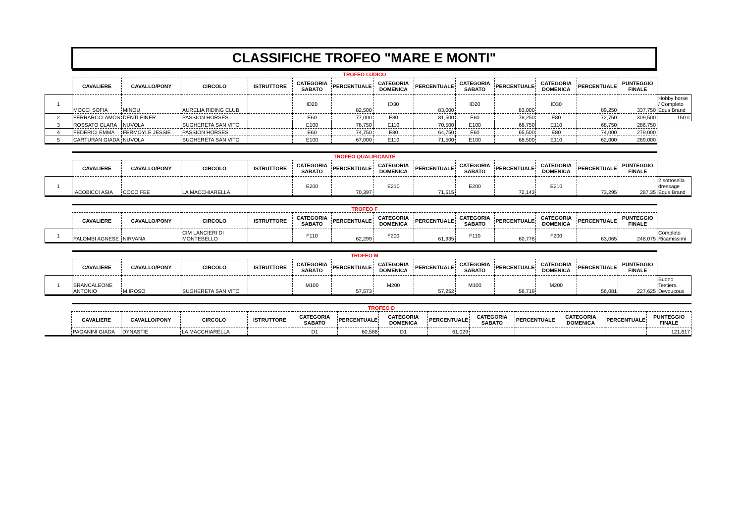CLASSIFICHE TROFEO "MARE E MONTI"
| | TROFEO LUDICO | | | | | | | | | | | | | |
| | CAVALIERE | CAVALLO/PONY | CIRCOLO | ISTRUTTORE | CATEGORIA SABATO | PERCENTUALE | CATEGORIA DOMENICA | PERCENTUALE | CATEGORIA SABATO | PERCENTUALE | CATEGORIA DOMENICA | PERCENTUALE | PUNTEGGIO FINALE | |
| 1 | MOCCI SOFIA | MINOU | AURELIA RIDING CLUB | | ID20 | 82,500 | ID30 | 83,000 | ID20 | 83,000 | ID30 | 89,250 | 337,750 | Hobby horse / Completo Equs Brand |
| 2 | FERRARCCI AMOS | DENTLEINER | PASSION HORSES | | E60 | 77,000 | E80 | 81,500 | E60 | 78,250 | E80 | 72,750 | 309,500 | 150 € |
| 3 | ROSSATO CLARA | NUVOLA | SUGHERETA SAN VITO | | E100 | 78,750 | E110 | 70,500 | E100 | 68,750 | E110 | 68,750 | 286,750 | |
| 4 | FEDERICI EMMA | FERMOYLE JESSIE | PASSION HORSES | | E60 | 74,750 | E80 | 64,750 | E60 | 65,500 | E80 | 74,000 | 279,000 | |
| 5 | CARTURAN GIADA | NUVOLA | SUGHERETA SAN VITO | | E100 | 67,000 | E110 | 71,500 | E100 | 68,500 | E110 | 62,000 | 269,000 | |
| | TROFEO QUALIFICANTE | | | | | | | | | | | | | |
| | CAVALIERE | CAVALLO/PONY | CIRCOLO | ISTRUTTORE | CATEGORIA SABATO | PERCENTUALE | CATEGORIA DOMENICA | PERCENTUALE | CATEGORIA SABATO | PERCENTUALE | CATEGORIA DOMENICA | PERCENTUALE | PUNTEGGIO FINALE | |
| 1 | IACOBICCI ASIA | COCO FEE | LA MACCHIARELLA | | E200 | 70,397 | E210 | 71,515 | E200 | 72,143 | E210 | 73,295 | 287,35 | 2 sottosella dressage Equs Brand |
| | TROFEO F | | | | | | | | | | | | | |
| | CAVALIERE | CAVALLO/PONY | CIRCOLO | ISTRUTTORE | CATEGORIA SABATO | PERCENTUALE | CATEGORIA DOMENICA | PERCENTUALE | CATEGORIA SABATO | PERCENTUALE | CATEGORIA DOMENICA | PERCENTUALE | PUNTEGGIO FINALE | |
| 1 | PALOMBI AGNESE | NIRVANA | CIM LANCIERI DI MONTEBELLO | | F110 | 62,299 | F200 | 61,935 | F110 | 60,776 | F200 | 63,065 | 248,075 | Completo Ricamissimi |
| | TROFEO M | | | | | | | | | | | | | |
| | CAVALIERE | CAVALLO/PONY | CIRCOLO | ISTRUTTORE | CATEGORIA SABATO | PERCENTUALE | CATEGORIA DOMENICA | PERCENTUALE | CATEGORIA SABATO | PERCENTUALE | CATEGORIA DOMENICA | PERCENTUALE | PUNTEGGIO FINALE | |
| 1 | BRANCALEONE ANTONIO | M.IROSO | SUGHERETA SAN VITO | | M100 | 57,573 | M200 | 57,252 | M100 | 56,719 | M200 | 56,081 | 227,625 | Buono Testiera Devoucoux |
| | TROFEO D | | | | | | | | | | | | |
| | CAVALIERE | CAVALLO/PONY | CIRCOLO | ISTRUTTORE | CATEGORIA SABATO | PERCENTUALE | CATEGORIA DOMENICA | PERCENTUALE | CATEGORIA SABATO | PERCENTUALE | CATEGORIA DOMENICA | PERCENTUALE | PUNTEGGIO FINALE |
| | PAGANINI GIADA | DYNASTIE | LA MACCHIARELLA | | D1 | 60,588 | D1 | 61,029 | | | | | 121,617 |